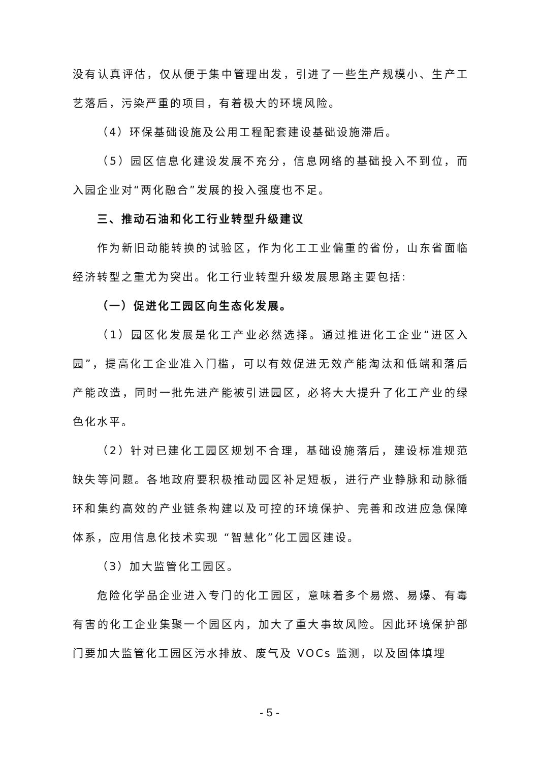没有认真评估，仅从便于集中管理出发，引进了一些生产规模小、生产工艺落后，污染严重的项目，有着极大的环境风险。
（4）环保基础设施及公用工程配套建设基础设施滞后。
（5）园区信息化建设发展不充分，信息网络的基础投入不到位，而入园企业对“两化融合”发展的投入强度也不足。
三、推动石油和化工行业转型升级建议
作为新旧动能转换的试验区，作为化工工业偏重的省份，山东省面临经济转型之重尤为突出。化工行业转型升级发展思路主要包括:
（一）促进化工园区向生态化发展。
（1）园区化发展是化工产业必然选择。通过推进化工企业“进区入园”，提高化工企业准入门槛，可以有效促进无效产能淘汰和低端和落后产能改造，同时一批先进产能被引进园区，必将大大提升了化工产业的绿色化水平。
（2）针对已建化工园区规划不合理，基础设施落后，建设标准规范缺失等问题。各地政府要积极推动园区补足短板，进行产业静脉和动脉循环和集约高效的产业链条构建以及可控的环境保护、完善和改进应急保障体系，应用信息化技术实现 “智慧化”化工园区建设。
（3）加大监管化工园区。
危险化学品企业进入专门的化工园区，意味着多个易燃、易爆、有毒有害的化工企业集聚一个园区内，加大了重大事故风险。因此环境保护部门要加大监管化工园区污水排放、废气及 VOCs 监测，以及固体填埋
- 5 -